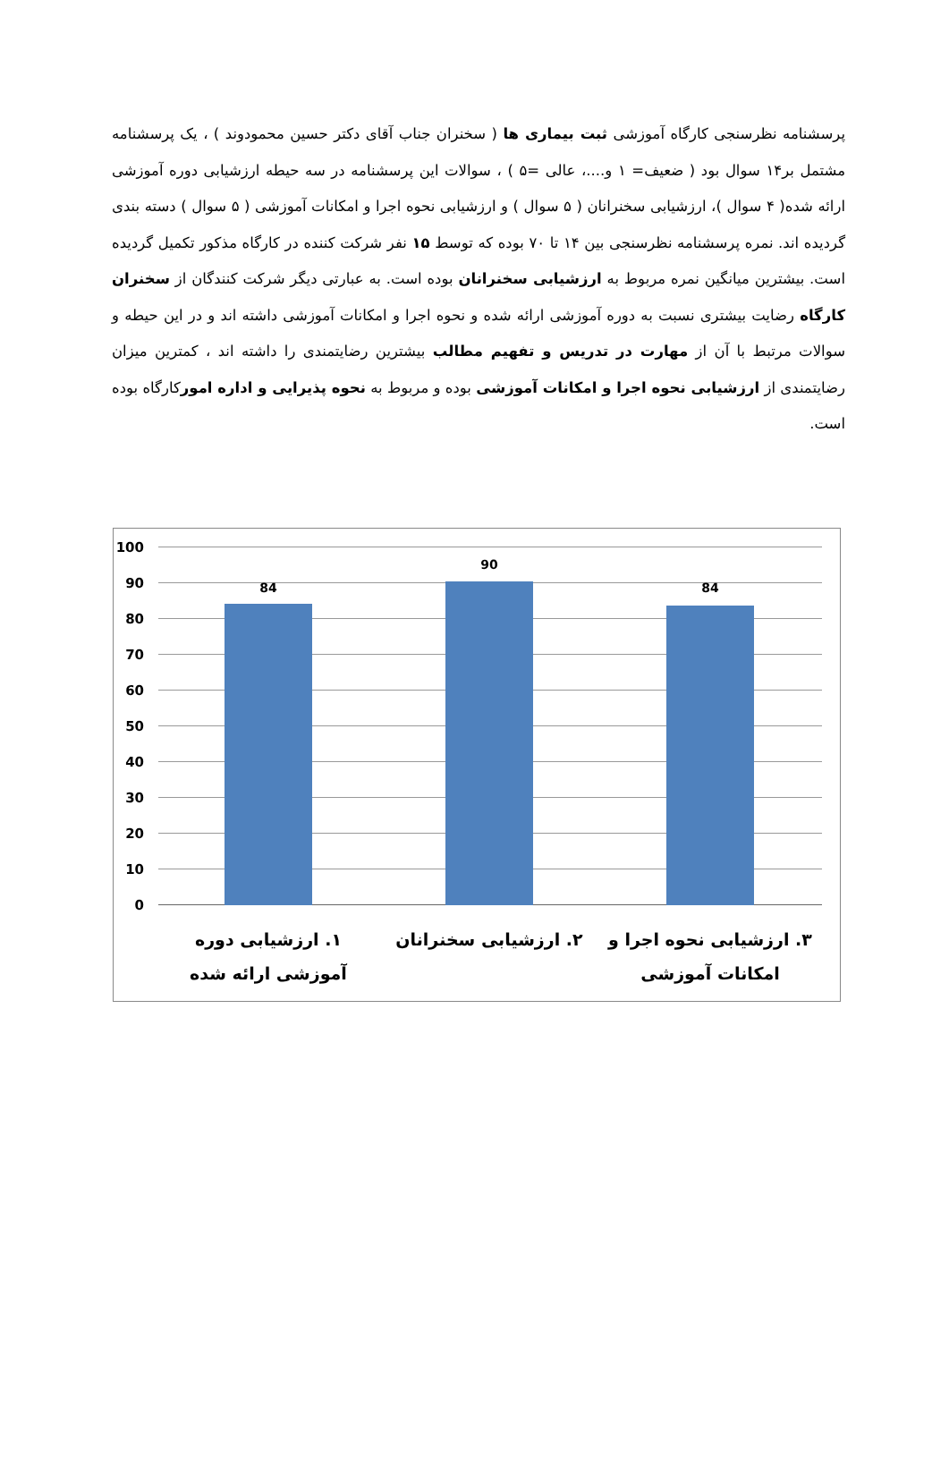پرسشنامه نظرسنجی کارگاه آموزشی ثبت بیماری ها ( سخنران جناب آقای دکتر حسین محمودوند ) ، یک پرسشنامه مشتمل بر۱۴ سوال بود ( ضعیف= ۱ و....، عالی =۵ ) ، سوالات این پرسشنامه در سه حیطه ارزشیابی دوره آموزشی ارائه شده( ۴ سوال )، ارزشیابی سخنرانان ( ۵ سوال ) و ارزشیابی نحوه اجرا و امکانات آموزشی ( ۵ سوال ) دسته بندی گردیده اند. نمره پرسشنامه نظرسنجی بین ۱۴ تا ۷۰ بوده که توسط ۱۵ نفر شرکت کننده در کارگاه مذکور تکمیل گردیده است. بیشترین میانگین نمره مربوط به ارزشیابی سخنرانان بوده است. به عبارتی دیگر شرکت کنندگان از سخنران کارگاه رضایت بیشتری نسبت به دوره آموزشی ارائه شده و نحوه اجرا و امکانات آموزشی داشته اند و در این حیطه و سوالات مرتبط با آن از مهارت در تدریس و تفهیم مطالب بیشترین رضایتمندی را داشته اند ، کمترین میزان رضایتمندی از ارزشیابی نحوه اجرا و امکانات آموزشی بوده و مربوط به نحوه پذیرایی و اداره امورکارگاه بوده است.
100
90
80
70
60
50
40
30
20
10
0
84
90
84
۱. ارزشیابی دوره آموزشی ارائه شده
۲. ارزشیابی سخنرانان
۳. ارزشیابی نحوه اجرا و امکانات آموزشی